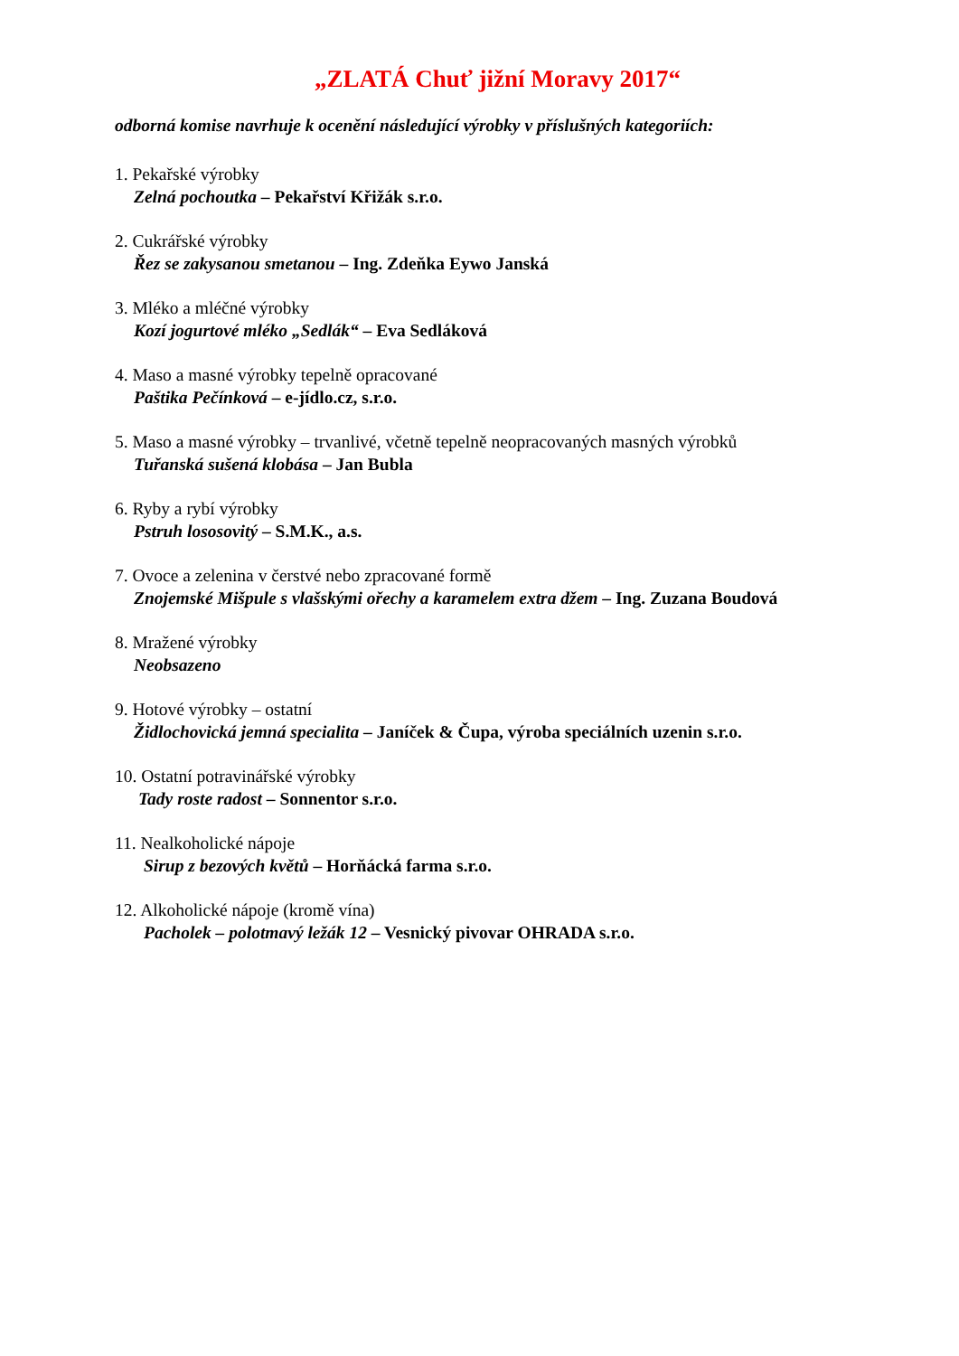„ZLATÁ Chuť jižní Moravy 2017“
odborná komise navrhuje k ocenění následující výrobky v příslušných kategoriích:
1. Pekařské výrobky
Zelná pochoutka – Pekařství Křižák s.r.o.
2. Cukrářské výrobky
Řez se zakysanou smetanou – Ing. Zdeňka Eywo Janská
3. Mléko a mléčné výrobky
Kozí jogurtové mléko „Sedlák“ – Eva Sedláková
4. Maso a masné výrobky tepelně opracované
Paštika Pečínková – e-jídlo.cz, s.r.o.
5. Maso a masné výrobky – trvanlivé, včetně tepelně neopracovaných masných výrobků
Tuřanská sušená klobása – Jan Bubla
6. Ryby a rybí výrobky
Pstruh lososovitý – S.M.K., a.s.
7. Ovoce a zelenina v čerstvé nebo zpracované formě
Znojemské Mišpule s vlašskými ořechy a karamelem extra džem – Ing. Zuzana Boudová
8. Mražené výrobky
Neobsazeno
9. Hotové výrobky – ostatní
Židlochovická jemná specialita – Janíček & Čupa, výroba speciálních uzenin s.r.o.
10. Ostatní potravinářské výrobky
Tady roste radost – Sonnentor s.r.o.
11. Nealkoholické nápoje
Sirup z bezových květů – Horňácká farma s.r.o.
12. Alkoholické nápoje (kromě vína)
Pacholek – polotmavý ležák 12 – Vesnický pivovar OHRADA s.r.o.